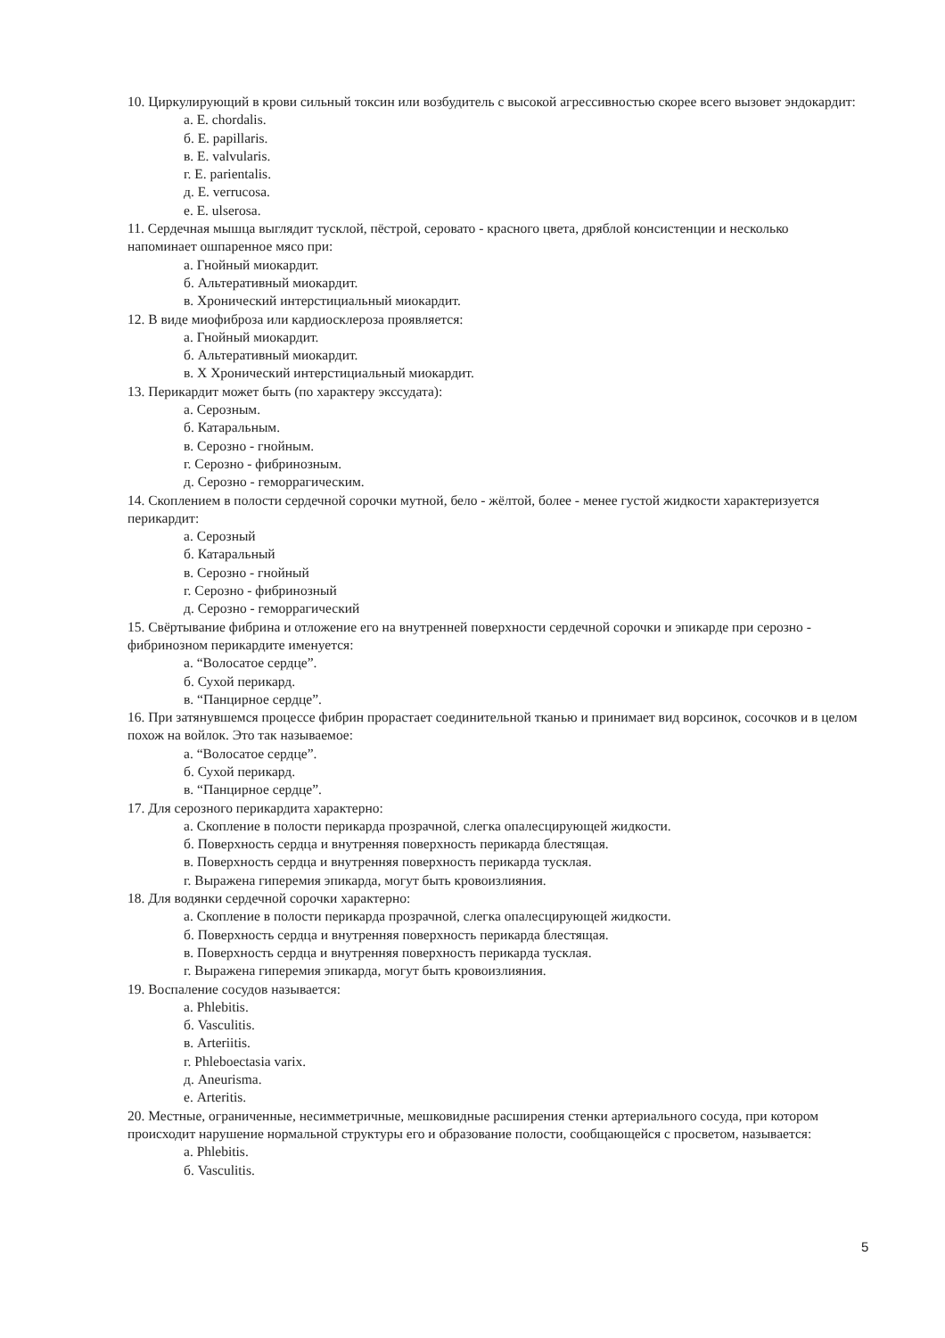10. Циркулирующий в крови сильный токсин или возбудитель с высокой агрессивностью скорее всего вызовет эндокардит:
а. E. chordalis.
б. E. papillaris.
в. E. valvularis.
г. E. parientalis.
д. E. verrucosa.
е. E. ulserosa.
11. Сердечная мышца выглядит тусклой, пёстрой, серовато - красного цвета, дряблой консистенции и несколько напоминает ошпаренное мясо при:
а. Гнойный миокардит.
б. Альтеративный миокардит.
в. Хронический интерстициальный миокардит.
12. В виде миофиброза или кардиосклероза проявляется:
а. Гнойный миокардит.
б. Альтеративный миокардит.
в. Х Хронический интерстициальный миокардит.
13. Перикардит может быть (по характеру экссудата):
а. Серозным.
б. Катаральным.
в. Серозно - гнойным.
г. Серозно - фибринозным.
д. Серозно - геморрагическим.
14. Скоплением в полости сердечной сорочки мутной, бело - жёлтой, более - менее густой жидкости характеризуется перикардит:
а. Серозный
б. Катаральный
в. Серозно - гнойный
г. Серозно - фибринозный
д. Серозно - геморрагический
15. Свёртывание фибрина и отложение его на внутренней поверхности сердечной сорочки и эпикарде при серозно - фибринозном перикардите именуется:
а. “Волосатое сердце”.
б. Сухой перикард.
в. “Панцирное сердце”.
16. При затянувшемся процессе фибрин прорастает соединительной тканью и принимает вид ворсинок, сосочков и в целом похож на войлок. Это так называемое:
а. “Волосатое сердце”.
б. Сухой перикард.
в. “Панцирное сердце”.
17. Для серозного перикардита характерно:
а. Скопление в полости перикарда прозрачной, слегка опалесцирующей жидкости.
б. Поверхность сердца и внутренняя поверхность перикарда блестящая.
в. Поверхность сердца и внутренняя поверхность перикарда тусклая.
г. Выражена гиперемия эпикарда, могут быть кровоизлияния.
18. Для водянки сердечной сорочки характерно:
а. Скопление в полости перикарда прозрачной, слегка опалесцирующей жидкости.
б. Поверхность сердца и внутренняя поверхность перикарда блестящая.
в. Поверхность сердца и внутренняя поверхность перикарда тусклая.
г. Выражена гиперемия эпикарда, могут быть кровоизлияния.
19. Воспаление сосудов называется:
а. Phlebitis.
б. Vasculitis.
в. Arteriitis.
г. Phleboectasia varix.
д. Aneurisma.
е. Arteritis.
20. Местные, ограниченные, несимметричные, мешковидные расширения стенки артериального сосуда, при котором происходит нарушение нормальной структуры его и образование полости, сообщающейся с просветом, называется:
а. Phlebitis.
б. Vasculitis.
5